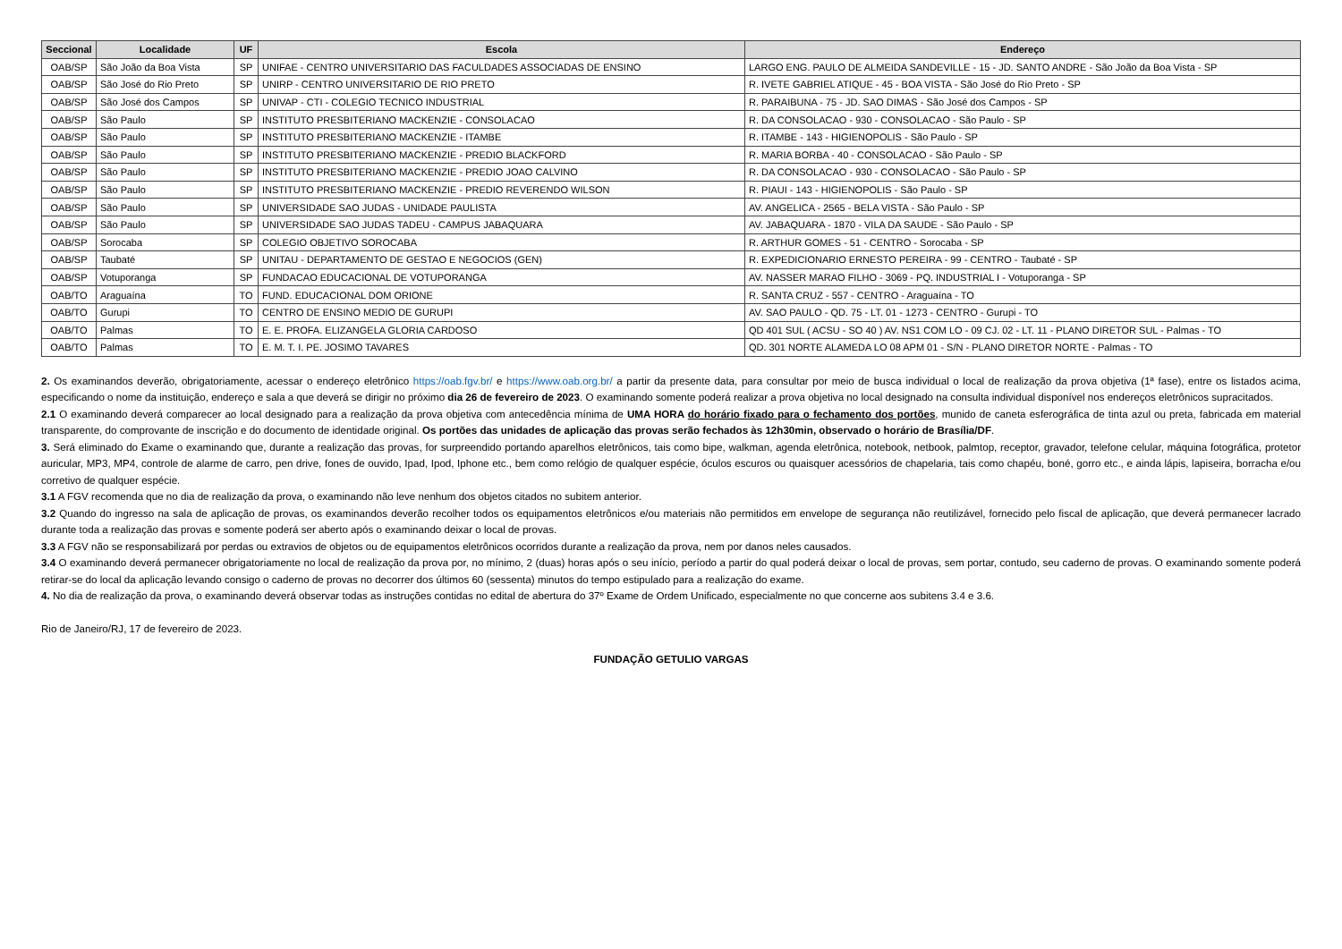| Seccional | Localidade | UF | Escola | Endereço |
| --- | --- | --- | --- | --- |
| OAB/SP | São João da Boa Vista | SP | UNIFAE - CENTRO UNIVERSITARIO DAS FACULDADES ASSOCIADAS DE ENSINO | LARGO ENG. PAULO DE ALMEIDA SANDEVILLE - 15 - JD. SANTO ANDRE - São João da Boa Vista - SP |
| OAB/SP | São José do Rio Preto | SP | UNIRP - CENTRO UNIVERSITARIO DE RIO PRETO | R. IVETE GABRIEL ATIQUE - 45 - BOA VISTA - São José do Rio Preto - SP |
| OAB/SP | São José dos Campos | SP | UNIVAP - CTI - COLEGIO TECNICO INDUSTRIAL | R. PARAIBUNA - 75 - JD. SAO DIMAS - São José dos Campos - SP |
| OAB/SP | São Paulo | SP | INSTITUTO PRESBITERIANO MACKENZIE - CONSOLACAO | R. DA CONSOLACAO - 930 - CONSOLACAO - São Paulo - SP |
| OAB/SP | São Paulo | SP | INSTITUTO PRESBITERIANO MACKENZIE - ITAMBE | R. ITAMBE - 143 - HIGIENOPOLIS - São Paulo - SP |
| OAB/SP | São Paulo | SP | INSTITUTO PRESBITERIANO MACKENZIE - PREDIO BLACKFORD | R. MARIA BORBA - 40 - CONSOLACAO - São Paulo - SP |
| OAB/SP | São Paulo | SP | INSTITUTO PRESBITERIANO MACKENZIE - PREDIO JOAO CALVINO | R. DA CONSOLACAO - 930 - CONSOLACAO - São Paulo - SP |
| OAB/SP | São Paulo | SP | INSTITUTO PRESBITERIANO MACKENZIE - PREDIO REVERENDO WILSON | R. PIAUI - 143 - HIGIENOPOLIS - São Paulo - SP |
| OAB/SP | São Paulo | SP | UNIVERSIDADE SAO JUDAS - UNIDADE PAULISTA | AV. ANGELICA - 2565 - BELA VISTA - São Paulo - SP |
| OAB/SP | São Paulo | SP | UNIVERSIDADE SAO JUDAS TADEU - CAMPUS JABAQUARA | AV. JABAQUARA - 1870 - VILA DA SAUDE - São Paulo - SP |
| OAB/SP | Sorocaba | SP | COLEGIO OBJETIVO SOROCABA | R. ARTHUR GOMES - 51 - CENTRO - Sorocaba - SP |
| OAB/SP | Taubaté | SP | UNITAU - DEPARTAMENTO DE GESTAO E NEGOCIOS (GEN) | R. EXPEDICIONARIO ERNESTO PEREIRA - 99 - CENTRO - Taubaté - SP |
| OAB/SP | Votuporanga | SP | FUNDACAO EDUCACIONAL DE VOTUPORANGA | AV. NASSER MARAO FILHO - 3069 - PQ. INDUSTRIAL I - Votuporanga - SP |
| OAB/TO | Araguaína | TO | FUND. EDUCACIONAL DOM ORIONE | R. SANTA CRUZ - 557 - CENTRO - Araguaína - TO |
| OAB/TO | Gurupi | TO | CENTRO DE ENSINO MEDIO DE GURUPI | AV. SAO PAULO - QD. 75 - LT. 01 - 1273 - CENTRO - Gurupi - TO |
| OAB/TO | Palmas | TO | E. E. PROFA. ELIZANGELA GLORIA CARDOSO | QD 401 SUL ( ACSU - SO 40 ) AV. NS1 COM LO - 09 CJ. 02 - LT. 11 - PLANO DIRETOR SUL - Palmas - TO |
| OAB/TO | Palmas | TO | E. M. T. I. PE. JOSIMO TAVARES | QD. 301 NORTE ALAMEDA LO 08 APM 01 - S/N - PLANO DIRETOR NORTE - Palmas - TO |
2. Os examinandos deverão, obrigatoriamente, acessar o endereço eletrônico https://oab.fgv.br/ e https://www.oab.org.br/ a partir da presente data, para consultar por meio de busca individual o local de realização da prova objetiva (1ª fase), entre os listados acima, especificando o nome da instituição, endereço e sala a que deverá se dirigir no próximo dia 26 de fevereiro de 2023. O examinando somente poderá realizar a prova objetiva no local designado na consulta individual disponível nos endereços eletrônicos supracitados.
2.1 O examinando deverá comparecer ao local designado para a realização da prova objetiva com antecedência mínima de UMA HORA do horário fixado para o fechamento dos portões, munido de caneta esferográfica de tinta azul ou preta, fabricada em material transparente, do comprovante de inscrição e do documento de identidade original. Os portões das unidades de aplicação das provas serão fechados às 12h30min, observado o horário de Brasília/DF.
3. Será eliminado do Exame o examinando que, durante a realização das provas, for surpreendido portando aparelhos eletrônicos, tais como bipe, walkman, agenda eletrônica, notebook, netbook, palmtop, receptor, gravador, telefone celular, máquina fotográfica, protetor auricular, MP3, MP4, controle de alarme de carro, pen drive, fones de ouvido, Ipad, Ipod, Iphone etc., bem como relógio de qualquer espécie, óculos escuros ou quaisquer acessórios de chapelaria, tais como chapéu, boné, gorro etc., e ainda lápis, lapiseira, borracha e/ou corretivo de qualquer espécie.
3.1 A FGV recomenda que no dia de realização da prova, o examinando não leve nenhum dos objetos citados no subitem anterior.
3.2 Quando do ingresso na sala de aplicação de provas, os examinandos deverão recolher todos os equipamentos eletrônicos e/ou materiais não permitidos em envelope de segurança não reutilizável, fornecido pelo fiscal de aplicação, que deverá permanecer lacrado durante toda a realização das provas e somente poderá ser aberto após o examinando deixar o local de provas.
3.3 A FGV não se responsabilizará por perdas ou extravios de objetos ou de equipamentos eletrônicos ocorridos durante a realização da prova, nem por danos neles causados.
3.4 O examinando deverá permanecer obrigatoriamente no local de realização da prova por, no mínimo, 2 (duas) horas após o seu início, período a partir do qual poderá deixar o local de provas, sem portar, contudo, seu caderno de provas. O examinando somente poderá retirar-se do local da aplicação levando consigo o caderno de provas no decorrer dos últimos 60 (sessenta) minutos do tempo estipulado para a realização do exame.
4. No dia de realização da prova, o examinando deverá observar todas as instruções contidas no edital de abertura do 37º Exame de Ordem Unificado, especialmente no que concerne aos subitens 3.4 e 3.6.
Rio de Janeiro/RJ, 17 de fevereiro de 2023.
FUNDAÇÃO GETULIO VARGAS